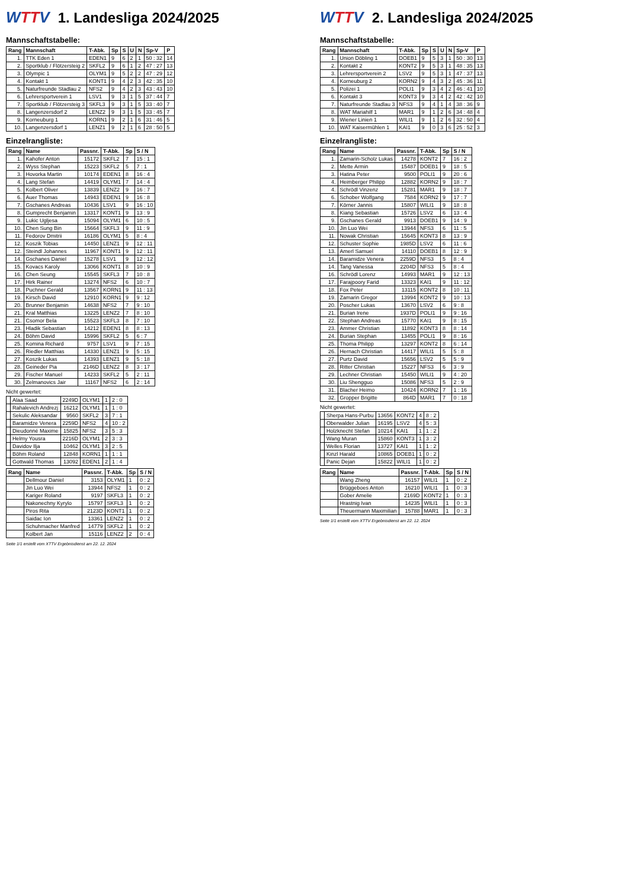WTTV 1. Landesliga 2024/2025
Mannschaftstabelle:
| Rang | Mannschaft | T-Abk. | Sp | S | U | N | Sp-V | P |
| --- | --- | --- | --- | --- | --- | --- | --- | --- |
| 1. | TTK Eden 1 | EDEN1 | 9 | 6 | 2 | 1 | 50 : 32 | 14 |
| 2. | Sportklub / Flötzersteig 2 | SKFL2 | 9 | 6 | 1 | 2 | 47 : 27 | 13 |
| 3. | Olympic 1 | OLYM1 | 9 | 5 | 2 | 2 | 47 : 29 | 12 |
| 4. | Kontakt 1 | KONT1 | 9 | 4 | 2 | 3 | 42 : 35 | 10 |
| 5. | Naturfreunde Stadlau 2 | NFS2 | 9 | 4 | 2 | 3 | 43 : 43 | 10 |
| 6. | Lehrersportverein 1 | LSV1 | 9 | 3 | 1 | 5 | 37 : 44 | 7 |
| 7. | Sportklub / Flötzersteig 3 | SKFL3 | 9 | 3 | 1 | 5 | 33 : 40 | 7 |
| 8. | Langenzersdorf 2 | LENZ2 | 9 | 3 | 1 | 5 | 33 : 45 | 7 |
| 9. | Korneuburg 1 | KORN1 | 9 | 2 | 1 | 6 | 31 : 46 | 5 |
| 10. | Langenzersdorf 1 | LENZ1 | 9 | 2 | 1 | 6 | 28 : 50 | 5 |
Einzelrangliste:
| Rang | Name | Passnr. | T-Abk. | Sp | S / N |
| --- | --- | --- | --- | --- | --- |
| 1. | Kahofer Anton | 15172 | SKFL2 | 7 | 15 : 1 |
| 2. | Wyss Stephan | 15223 | SKFL2 | 5 | 7 : 1 |
| 3. | Hovorka Martin | 10174 | EDEN1 | 8 | 16 : 4 |
| 4. | Lang Stefan | 14419 | OLYM1 | 7 | 14 : 4 |
| 5. | Kolbert Oliver | 13839 | LENZ2 | 9 | 16 : 7 |
| 6. | Auer Thomas | 14943 | EDEN1 | 9 | 16 : 8 |
| 7. | Gschanes Andreas | 10436 | LSV1 | 9 | 16 : 10 |
| 8. | Gumprecht Benjamin | 13317 | KONT1 | 9 | 13 : 9 |
| 9. | Lukic Ugljesa | 15094 | OLYM1 | 6 | 10 : 5 |
| 10. | Chen Sung Bin | 15664 | SKFL3 | 9 | 11 : 9 |
| 11. | Fedorov Dmitrii | 16186 | OLYM1 | 5 | 8 : 4 |
| 12. | Koszik Tobias | 14450 | LENZ1 | 9 | 12 : 11 |
| 12. | Steindl Johannes | 11967 | KONT1 | 9 | 12 : 11 |
| 14. | Gschanes Daniel | 15278 | LSV1 | 9 | 12 : 12 |
| 15. | Kovacs Karoly | 13066 | KONT1 | 8 | 10 : 9 |
| 16. | Chen Seung | 15545 | SKFL3 | 7 | 10 : 8 |
| 17. | Hirk Rainer | 13274 | NFS2 | 6 | 10 : 7 |
| 18. | Puchner Gerald | 13567 | KORN1 | 9 | 11 : 13 |
| 19. | Kirsch David | 12910 | KORN1 | 9 | 9 : 12 |
| 20. | Brunner Benjamin | 14638 | NFS2 | 7 | 9 : 10 |
| 21. | Kral Matthias | 13225 | LENZ2 | 7 | 8 : 10 |
| 21. | Csomor Bela | 15523 | SKFL3 | 8 | 7 : 10 |
| 23. | Hladik Sebastian | 14212 | EDEN1 | 8 | 8 : 13 |
| 24. | Böhm David | 15996 | SKFL2 | 5 | 6 : 7 |
| 25. | Komina Richard | 9757 | LSV1 | 9 | 7 : 15 |
| 26. | Riedler Matthias | 14330 | LENZ1 | 9 | 5 : 15 |
| 27. | Koszik Lukas | 14393 | LENZ1 | 9 | 5 : 18 |
| 28. | Geineder Pia | 2146D | LENZ2 | 8 | 3 : 17 |
| 29. | Fischer Manuel | 14233 | SKFL2 | 5 | 2 : 11 |
| 30. | Zelmanovics Jair | 11167 | NFS2 | 6 | 2 : 14 |
Nicht gewertet:
| | Alaa Saad | 2249D | OLYM1 | 1 | 2 : 0 |
| | Rahalevich Andrezj | 16212 | OLYM1 | 1 | 1 : 0 |
| | Sekulic Aleksandar | 9560 | SKFL2 | 3 | 7 : 1 |
| | Baramidze Venera | 2259D | NFS2 | 4 | 10 : 2 |
| | Dieudonné Maxime | 15825 | NFS2 | 3 | 5 : 3 |
| | Helmy Yousra | 2216D | OLYM1 | 2 | 3 : 3 |
| | Davidov Ilja | 10462 | OLYM1 | 3 | 2 : 5 |
| | Böhm Roland | 12848 | KORN1 | 1 | 1 : 1 |
| | Gottwald Thomas | 13092 | EDEN1 | 2 | 1 : 4 |
| Rang | Name | Passnr. | T-Abk. | Sp | S / N |
| --- | --- | --- | --- | --- | --- |
| | Dellmour Daniel | 3153 | OLYM1 | 1 | 0 : 2 |
| | Jin Luo Wei | 13944 | NFS2 | 1 | 0 : 2 |
| | Kariger Roland | 9197 | SKFL3 | 1 | 0 : 2 |
| | Nakonechny Kyrylo | 15797 | SKFL3 | 1 | 0 : 2 |
| | Piros Rita | 2123D | KONT1 | 1 | 0 : 2 |
| | Saidac Ion | 13361 | LENZ2 | 1 | 0 : 2 |
| | Schuhmacher Manfred | 14779 | SKFL2 | 1 | 0 : 2 |
| | Kolbert Jan | 15116 | LENZ2 | 2 | 0 : 4 |
Seite 1/1 erstellt vom XTTV Ergebnisdienst am 22. 12. 2024
WTTV 2. Landesliga 2024/2025
Mannschaftstabelle:
| Rang | Mannschaft | T-Abk. | Sp | S | U | N | Sp-V | P |
| --- | --- | --- | --- | --- | --- | --- | --- | --- |
| 1. | Union Döbling 1 | DOEB1 | 9 | 5 | 3 | 1 | 50 : 30 | 13 |
| 2. | Kontakt 2 | KONT2 | 9 | 5 | 3 | 1 | 48 : 35 | 13 |
| 3. | Lehrersportverein 2 | LSV2 | 9 | 5 | 3 | 1 | 47 : 37 | 13 |
| 4. | Korneuburg 2 | KORN2 | 9 | 4 | 3 | 2 | 45 : 36 | 11 |
| 5. | Polizei 1 | POLI1 | 9 | 3 | 4 | 2 | 46 : 41 | 10 |
| 6. | Kontakt 3 | KONT3 | 9 | 3 | 4 | 2 | 42 : 42 | 10 |
| 7. | Naturfreunde Stadlau 3 | NFS3 | 9 | 4 | 1 | 4 | 38 : 36 | 9 |
| 8. | WAT Mariahilf 1 | MAR1 | 9 | 1 | 2 | 6 | 34 : 48 | 4 |
| 9. | Wiener Linien 1 | WILI1 | 9 | 1 | 2 | 6 | 32 : 50 | 4 |
| 10. | WAT Kaisermühlen 1 | KAI1 | 9 | 0 | 3 | 6 | 25 : 52 | 3 |
Einzelrangliste:
| Rang | Name | Passnr. | T-Abk. | Sp | S / N |
| --- | --- | --- | --- | --- | --- |
| 1. | Zamarin-Scholz Lukas | 14278 | KONT2 | 7 | 16 : 2 |
| 2. | Mette Armin | 15487 | DOEB1 | 9 | 18 : 5 |
| 3. | Hatina Peter | 9500 | POLI1 | 9 | 20 : 6 |
| 4. | Heimberger Philipp | 12882 | KORN2 | 9 | 18 : 7 |
| 4. | Schrödl Vinzenz | 15281 | MAR1 | 9 | 18 : 7 |
| 6. | Schober Wolfgang | 7584 | KORN2 | 9 | 17 : 7 |
| 7. | Körner Jannis | 15807 | WILI1 | 9 | 18 : 8 |
| 8. | Kiang Sebastian | 15726 | LSV2 | 6 | 13 : 4 |
| 9. | Gschanes Gerald | 9913 | DOEB1 | 9 | 14 : 9 |
| 10. | Jin Luo Wei | 13944 | NFS3 | 6 | 11 : 5 |
| 11. | Nowak Christian | 15645 | KONT3 | 8 | 13 : 9 |
| 12. | Schuster Sophie | 1985D | LSV2 | 6 | 11 : 6 |
| 13. | Amerl Samuel | 14110 | DOEB1 | 8 | 12 : 9 |
| 14. | Baramidze Venera | 2259D | NFS3 | 5 | 8 : 4 |
| 14. | Tang Vanessa | 2204D | NFS3 | 5 | 8 : 4 |
| 16. | Schrödl Lorenz | 14993 | MAR1 | 9 | 12 : 13 |
| 17. | Farajpoory Farid | 13323 | KAI1 | 9 | 11 : 12 |
| 18. | Fox Peter | 13115 | KONT2 | 8 | 10 : 11 |
| 19. | Zamarin Gregor | 13994 | KONT2 | 9 | 10 : 13 |
| 20. | Poscher Lukas | 13670 | LSV2 | 6 | 9 : 8 |
| 21. | Burian Irene | 1937D | POLI1 | 9 | 9 : 16 |
| 22. | Stephan Andreas | 15770 | KAI1 | 9 | 8 : 15 |
| 23. | Ammer Christian | 11892 | KONT3 | 8 | 8 : 14 |
| 24. | Burian Stephan | 13455 | POLI1 | 9 | 8 : 16 |
| 25. | Thoma Philipp | 13297 | KONT2 | 8 | 6 : 14 |
| 26. | Hernach Christian | 14417 | WILI1 | 5 | 5 : 8 |
| 27. | Purtz David | 15656 | LSV2 | 5 | 5 : 9 |
| 28. | Ritter Christian | 15227 | NFS3 | 6 | 3 : 9 |
| 29. | Lechner Christian | 15450 | WILI1 | 9 | 4 : 20 |
| 30. | Liu Shengguo | 15086 | NFS3 | 5 | 2 : 9 |
| 31. | Blacher Heimo | 10424 | KORN2 | 7 | 1 : 16 |
| 32. | Gropper Brigitte | 864D | MAR1 | 7 | 0 : 18 |
Nicht gewertet:
| | Sherpa Hans-Purbu | 13656 | KONT2 | 4 | 8 : 2 |
| | Oberwalder Julian | 16195 | LSV2 | 4 | 5 : 3 |
| | Holzknecht Stefan | 10214 | KAI1 | 1 | 1 : 2 |
| | Wang Muran | 15860 | KONT3 | 1 | 3 : 2 |
| | Welles Florian | 13727 | KAI1 | 1 | 1 : 2 |
| | Kinzl Harald | 10865 | DOEB1 | 1 | 0 : 2 |
| | Panic Dejan | 15822 | WILI1 | 1 | 0 : 2 |
| Rang | Name | Passnr. | T-Abk. | Sp | S / N |
| --- | --- | --- | --- | --- | --- |
| | Wang Zheng | 16157 | WILI1 | 1 | 0 : 2 |
| | Brüggeboes Anton | 16210 | WILI1 | 1 | 0 : 3 |
| | Gober Amelie | 2169D | KONT2 | 1 | 0 : 3 |
| | Hrastnig Ivan | 14235 | WILI1 | 1 | 0 : 3 |
| | Theuermann Maximilian | 15788 | MAR1 | 1 | 0 : 3 |
Seite 1/1 erstellt vom XTTV Ergebnisdienst am 22. 12. 2024